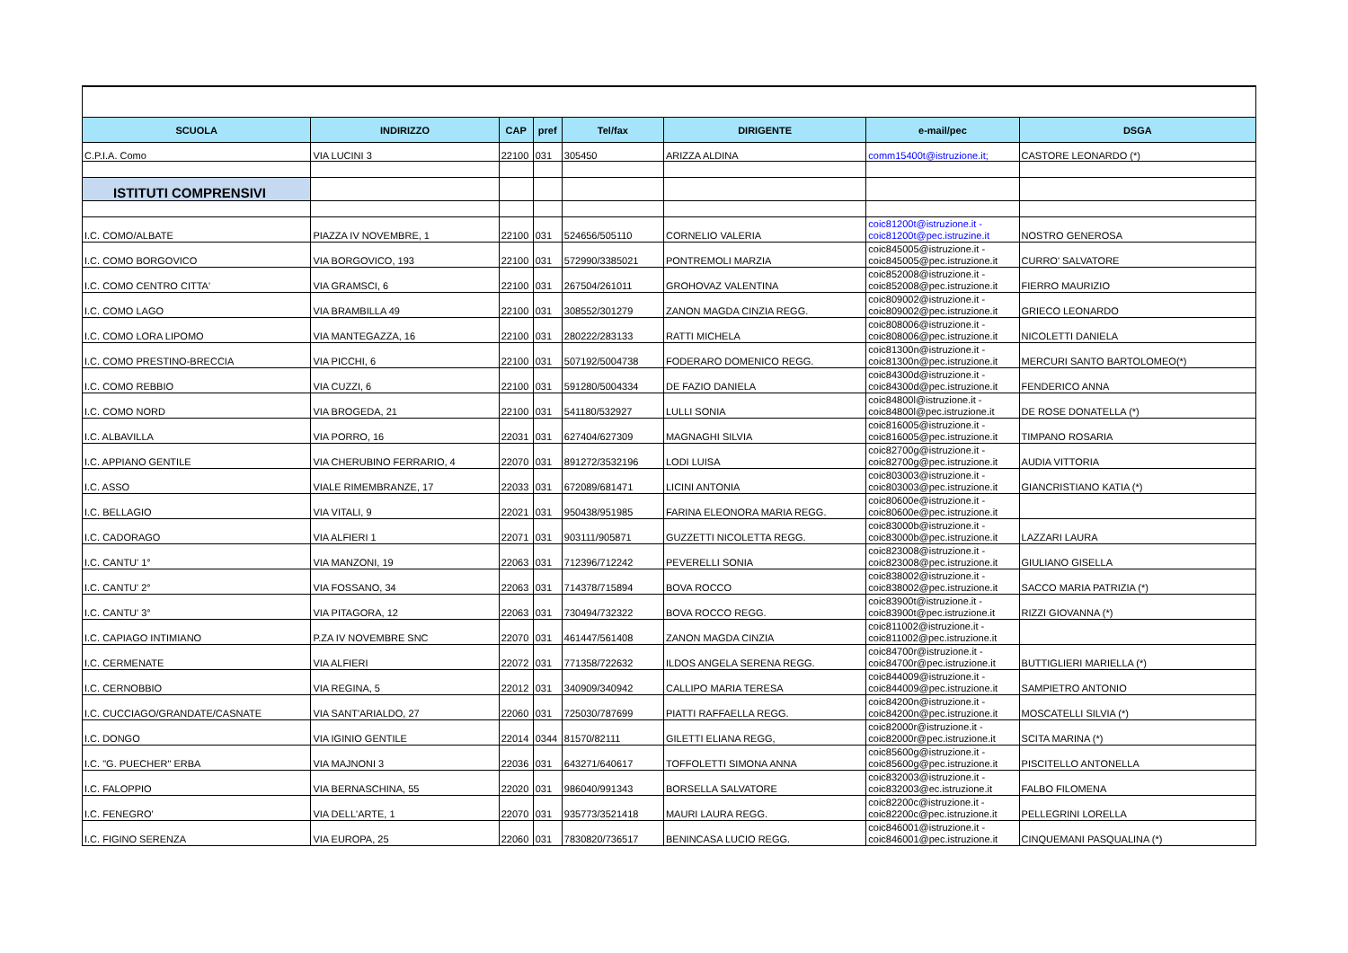| SCUOLA | INDIRIZZO | CAP | pref | Tel/fax | DIRIGENTE | e-mail/pec | DSGA |
| --- | --- | --- | --- | --- | --- | --- | --- |
| C.P.I.A. Como | VIA LUCINI 3 | 22100 | 031 | 305450 | ARIZZA ALDINA | comm15400t@istruzione.it; | CASTORE LEONARDO (*) |
| ISTITUTI COMPRENSIVI | | | | | | | |
| I.C. COMO/ALBATE | PIAZZA IV NOVEMBRE, 1 | 22100 | 031 | 524656/505110 | CORNELIO VALERIA | coic81200t@istruzione.it - coic81200t@pec.istruzine.it | NOSTRO GENEROSA |
| I.C. COMO BORGOVICO | VIA BORGOVICO, 193 | 22100 | 031 | 572990/3385021 | PONTREMOLI MARZIA | coic845005@istruzione.it - coic845005@pec.istruzione.it | CURRO' SALVATORE |
| I.C. COMO CENTRO CITTA' | VIA GRAMSCI, 6 | 22100 | 031 | 267504/261011 | GROHOVAZ VALENTINA | coic852008@istruzione.it - coic852008@pec.istruzione.it | FIERRO MAURIZIO |
| I.C. COMO LAGO | VIA BRAMBILLA 49 | 22100 | 031 | 308552/301279 | ZANON MAGDA CINZIA REGG. | coic809002@istruzione.it - coic809002@pec.istruzione.it | GRIECO LEONARDO |
| I.C. COMO LORA LIPOMO | VIA MANTEGAZZA, 16 | 22100 | 031 | 280222/283133 | RATTI MICHELA | coic808006@istruzione.it - coic808006@pec.istruzione.it | NICOLETTI DANIELA |
| I.C. COMO PRESTINO-BRECCIA | VIA PICCHI, 6 | 22100 | 031 | 507192/5004738 | FODERARO DOMENICO REGG. | coic81300n@istruzione.it - coic81300n@pec.istruzione.it | MERCURI SANTO BARTOLOMEO(*) |
| I.C. COMO REBBIO | VIA CUZZI, 6 | 22100 | 031 | 591280/5004334 | DE FAZIO DANIELA | coic84300d@istruzione.it - coic84300d@pec.istruzione.it | FENDERICO ANNA |
| I.C. COMO NORD | VIA BROGEDA, 21 | 22100 | 031 | 541180/532927 | LULLI SONIA | coic84800l@istruzione.it - coic84800l@pec.istruzione.it | DE ROSE DONATELLA (*) |
| I.C. ALBAVILLA | VIA PORRO, 16 | 22031 | 031 | 627404/627309 | MAGNAGHI SILVIA | coic816005@istruzione.it - coic816005@pec.istruzione.it | TIMPANO ROSARIA |
| I.C. APPIANO GENTILE | VIA CHERUBINO FERRARIO, 4 | 22070 | 031 | 891272/3532196 | LODI LUISA | coic82700g@istruzione.it - coic82700g@pec.istruzione.it | AUDIA VITTORIA |
| I.C. ASSO | VIALE RIMEMBRANZE, 17 | 22033 | 031 | 672089/681471 | LICINI ANTONIA | coic803003@istruzione.it - coic803003@pec.istruzione.it | GIANCRISTIANO KATIA (*) |
| I.C. BELLAGIO | VIA VITALI, 9 | 22021 | 031 | 950438/951985 | FARINA ELEONORA MARIA REGG. | coic80600e@istruzione.it - coic80600e@pec.istruzione.it | |
| I.C. CADORAGO | VIA ALFIERI 1 | 22071 | 031 | 903111/905871 | GUZZETTI NICOLETTA REGG. | coic83000b@istruzione.it - coic83000b@pec.istruzione.it | LAZZARI LAURA |
| I.C. CANTU' 1° | VIA MANZONI, 19 | 22063 | 031 | 712396/712242 | PEVERELLI SONIA | coic823008@istruzione.it - coic823008@pec.istruzione.it | GIULIANO GISELLA |
| I.C. CANTU' 2° | VIA FOSSANO, 34 | 22063 | 031 | 714378/715894 | BOVA ROCCO | coic838002@istruzione.it - coic838002@pec.istruzione.it | SACCO MARIA PATRIZIA (*) |
| I.C. CANTU' 3° | VIA PITAGORA, 12 | 22063 | 031 | 730494/732322 | BOVA ROCCO REGG. | coic83900t@istruzione.it - coic83900t@pec.istruzione.it | RIZZI GIOVANNA (*) |
| I.C. CAPIAGO INTIMIANO | P.ZA IV NOVEMBRE SNC | 22070 | 031 | 461447/561408 | ZANON MAGDA CINZIA | coic811002@istruzione.it - coic811002@pec.istruzione.it | |
| I.C. CERMENATE | VIA ALFIERI | 22072 | 031 | 771358/722632 | ILDOS ANGELA SERENA REGG. | coic84700r@istruzione.it - coic84700r@pec.istruzione.it | BUTTIGLIERI MARIELLA (*) |
| I.C. CERNOBBIO | VIA REGINA, 5 | 22012 | 031 | 340909/340942 | CALLIPO MARIA TERESA | coic844009@istruzione.it - coic844009@pec.istruzione.it | SAMPIETRO ANTONIO |
| I.C. CUCCIAGO/GRANDATE/CASNATE | VIA SANT'ARIALDO, 27 | 22060 | 031 | 725030/787699 | PIATTI RAFFAELLA REGG. | coic84200n@istruzione.it - coic84200n@pec.istruzione.it | MOSCATELLI SILVIA (*) |
| I.C. DONGO | VIA IGINIO GENTILE | 22014 | 0344 | 81570/82111 | GILETTI ELIANA REGG, | coic82000r@istruzione.it - coic82000r@pec.istruzione.it | SCITA MARINA (*) |
| I.C. "G. PUECHER" ERBA | VIA MAJNONI 3 | 22036 | 031 | 643271/640617 | TOFFOLETTI SIMONA ANNA | coic85600g@istruzione.it - coic85600g@pec.istruzione.it | PISCITELLO ANTONELLA |
| I.C. FALOPPIO | VIA BERNASCHINA, 55 | 22020 | 031 | 986040/991343 | BORSELLA SALVATORE | coic832003@istruzione.it - coic832003@ec.istruzione.it | FALBO FILOMENA |
| I.C. FENEGRO' | VIA DELL'ARTE, 1 | 22070 | 031 | 935773/3521418 | MAURI LAURA REGG. | coic82200c@istruzione.it - coic82200c@pec.istruzione.it | PELLEGRINI LORELLA |
| I.C. FIGINO SERENZA | VIA EUROPA, 25 | 22060 | 031 | 7830820/736517 | BENINCASA LUCIO REGG. | coic846001@istruzione.it - coic846001@pec.istruzione.it | CINQUEMANI PASQUALINA (*) |